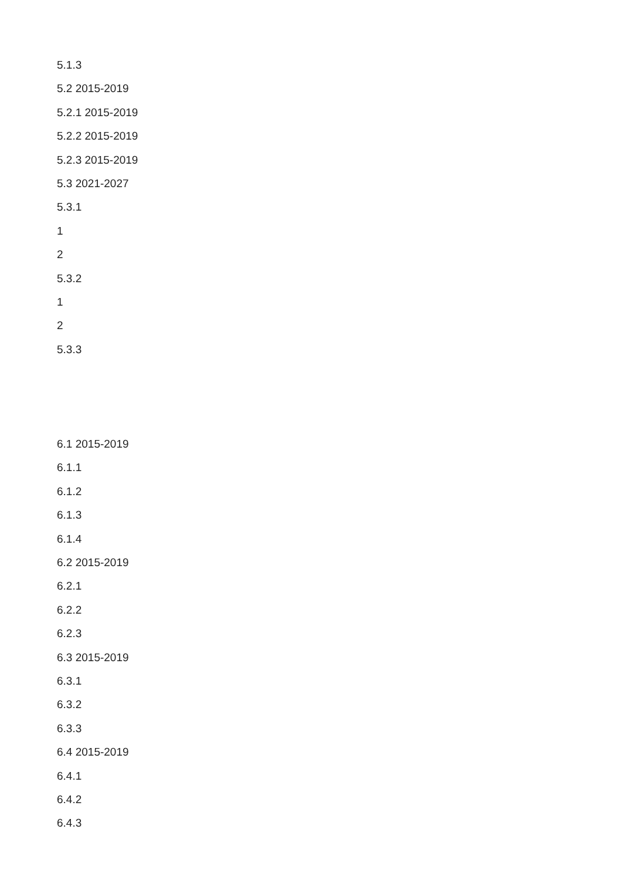5.1.3
5.2 2015-2019
5.2.1 2015-2019
5.2.2 2015-2019
5.2.3 2015-2019
5.3 2021-2027
5.3.1
1
2
5.3.2
1
2
5.3.3
6.1 2015-2019
6.1.1
6.1.2
6.1.3
6.1.4
6.2 2015-2019
6.2.1
6.2.2
6.2.3
6.3 2015-2019
6.3.1
6.3.2
6.3.3
6.4 2015-2019
6.4.1
6.4.2
6.4.3